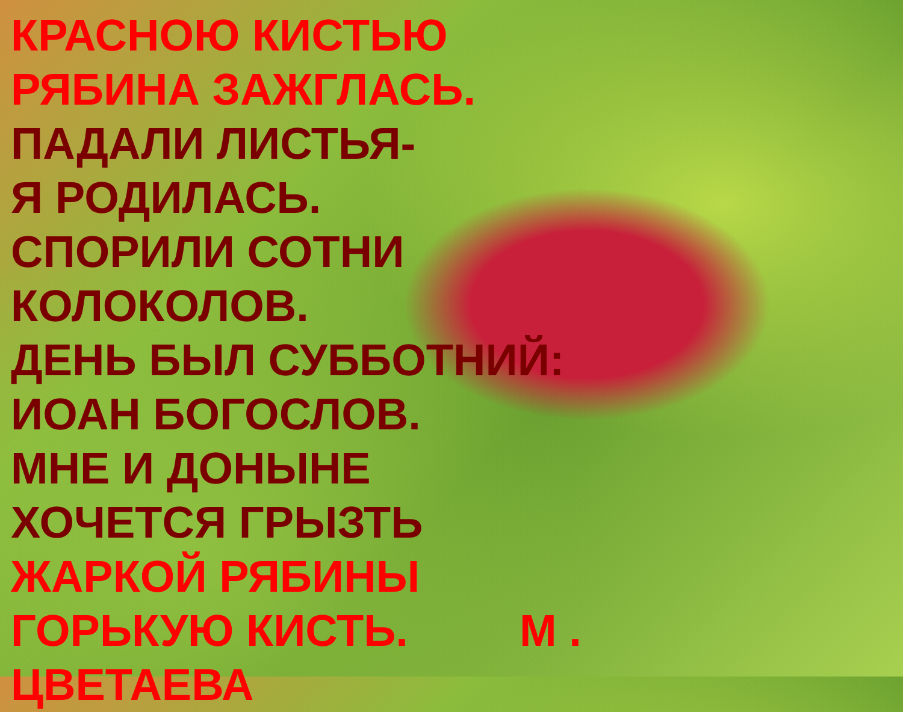КРАСНОЮ КИСТЬЮ
РЯБИНА ЗАЖГЛАСЬ.
ПАДАЛИ ЛИСТЬЯ-
Я РОДИЛАСЬ.
СПОРИЛИ СОТНИ
КОЛОКОЛОВ.
ДЕНЬ БЫЛ СУББОТНИЙ:
ИОАН БОГОСЛОВ.
МНЕ И ДОНЫНЕ
ХОЧЕТСЯ ГРЫЗТЬ
ЖАРКОЙ РЯБИНЫ
ГОРЬКУЮ КИСТЬ. М .
ЦВЕТАЕВА